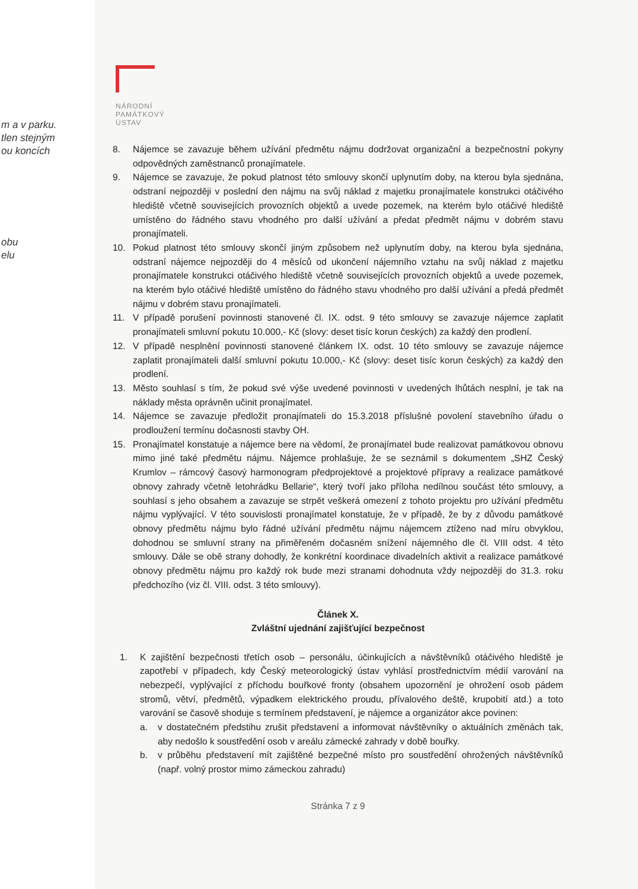m a v parku.
tlen stejným
ou koncích
obu
elu
NÁRODNÍ
PAMÁTKOVÝ
ÚSTAV
8. Nájemce se zavazuje během užívání předmětu nájmu dodržovat organizační a bezpečnostní pokyny odpovědných zaměstnanců pronajímatele.
9. Nájemce se zavazuje, že pokud platnost této smlouvy skončí uplynutím doby, na kterou byla sjednána, odstraní nejpozději v poslední den nájmu na svůj náklad z majetku pronajímatele konstrukci otáčivého hlediště včetně souvisejících provozních objektů a uvede pozemek, na kterém bylo otáčivé hlediště umístěno do řádného stavu vhodného pro další užívání a předat předmět nájmu v dobrém stavu pronajímateli.
10. Pokud platnost této smlouvy skončí jiným způsobem než uplynutím doby, na kterou byla sjednána, odstraní nájemce nejpozději do 4 měsíců od ukončení nájemního vztahu na svůj náklad z majetku pronajímatele konstrukci otáčivého hlediště včetně souvisejících provozních objektů a uvede pozemek, na kterém bylo otáčivé hlediště umístěno do řádného stavu vhodného pro další užívání a předá předmět nájmu v dobrém stavu pronajímateli.
11. V případě porušení povinnosti stanovené čl. IX. odst. 9 této smlouvy se zavazuje nájemce zaplatit pronajímateli smluvní pokutu 10.000,- Kč (slovy: deset tisíc korun českých) za každý den prodlení.
12. V případě nesplnění povinnosti stanovené článkem IX. odst. 10 této smlouvy se zavazuje nájemce zaplatit pronajímateli další smluvní pokutu 10.000,- Kč (slovy: deset tisíc korun českých) za každý den prodlení.
13. Město souhlasí s tím, že pokud své výše uvedené povinnosti v uvedených lhůtách nesplní, je tak na náklady města oprávněn učinit pronajímatel.
14. Nájemce se zavazuje předložit pronajímateli do 15.3.2018 příslušné povolení stavebního úřadu o prodloužení termínu dočasnosti stavby OH.
15. Pronajímatel konstatuje a nájemce bere na vědomí, že pronajímatel bude realizovat památkovou obnovu mimo jiné také předmětu nájmu. Nájemce prohlašuje, že se seznámil s dokumentem „SHZ Český Krumlov – rámcový časový harmonogram předprojektové a projektové přípravy a realizace památkové obnovy zahrady včetně letohrádku Bellarie“, který tvoří jako příloha nedílnou součást této smlouvy, a souhlasí s jeho obsahem a zavazuje se strpět veškerá omezení z tohoto projektu pro užívání předmětu nájmu vyplývající. V této souvislosti pronajímatel konstatuje, že v případě, že by z důvodu památkové obnovy předmětu nájmu bylo řádné užívání předmětu nájmu nájemcem ztíženo nad míru obvyklou, dohodnou se smluvní strany na přiměřeném dočasném snížení nájemného dle čl. VIII odst. 4 této smlouvy. Dále se obě strany dohodly, že konkrétní koordinace divadelních aktivit a realizace památkové obnovy předmětu nájmu pro každý rok bude mezi stranami dohodnuta vždy nejpozději do 31.3. roku předchozího (viz čl. VIII. odst. 3 této smlouvy).
Článek X.
Zvláštní ujednání zajišťující bezpečnost
1. K zajištění bezpečnosti třetích osob – personálu, účinkujících a návštěvníků otáčivého hlediště je zapotřebí v případech, kdy Český meteorologický ústav vyhlásí prostřednictvím médií varování na nebezpečí, vyplývající z příchodu bouřkové fronty (obsahem upozornění je ohrožení osob pádem stromů, větví, předmětů, výpadkem elektrického proudu, přívalového deště, krupobití atd.) a toto varování se časově shoduje s termínem představení, je nájemce a organizátor akce povinen:
a. v dostatečném předstihu zrušit představení a informovat návštěvníky o aktuálních změnách tak, aby nedošlo k soustředění osob v areálu zámecké zahrady v době bouřky.
b. v průběhu představení mít zajištěné bezpečné místo pro soustředění ohrožených návštěvníků (např. volný prostor mimo zámeckou zahradu)
Stránka 7 z 9